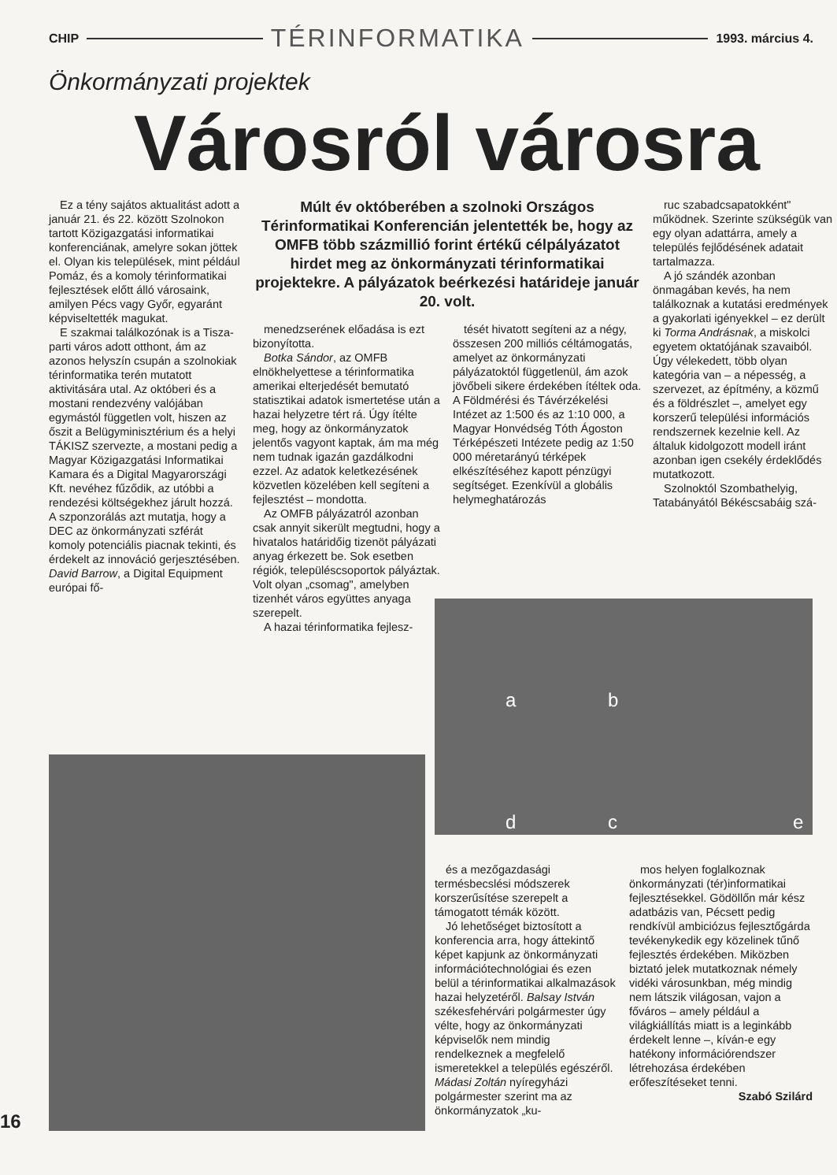CHIP TÉRINFORMATIKA 1993. március 4.
Önkormányzati projektek
Városról városra
Ez a tény sajátos aktualitást adott a január 21. és 22. között Szolnokon tartott Közigazgatási informatikai konferenciának, amelyre sokan jöttek el. Olyan kis települések, mint például Pomáz, és a komoly térinformatikai fejlesztések előtt álló városaink, amilyen Pécs vagy Győr, egyaránt képviseltették magukat.
E szakmai találkozónak is a Tisza-parti város adott otthont, ám az azonos helyszín csupán a szolnokiak térinformatika terén mutatott aktivitására utal. Az októberi és a mostani rendezvény valójában egymástól független volt, hiszen az őszit a Belügyminisztérium és a helyi TÁKISZ szervezte, a mostani pedig a Magyar Közigazgatási Informatikai Kamara és a Digital Magyarországi Kft. nevéhez fűződik, az utóbbi a rendezési költségekhez járult hozzá. A szponzorálás azt mutatja, hogy a DEC az önkormányzati szférát komoly potenciális piacnak tekinti, és érdekelt az innováció gerjesztésében. David Barrow, a Digital Equipment európai fő-
Múlt év októberében a szolnoki Országos Térinformatikai Konferencián jelentették be, hogy az OMFB több százmillió forint értékű célpályázatot hirdet meg az önkormányzati térinformatikai projektekre. A pályázatok beérkezési határideje január 20. volt.
menedzserének előadása is ezt bizonyította.
Botka Sándor, az OMFB elnökhelyettese a térinformatika amerikai elterjedését bemutató statisztikai adatok ismertetése után a hazai helyzetre tért rá. Úgy ítélte meg, hogy az önkormányzatok jelentős vagyont kaptak, ám ma még nem tudnak igazán gazdálkodni ezzel. Az adatok keletkezésének közvetlen közelében kell segíteni a fejlesztést – mondotta.
Az OMFB pályázatról azonban csak annyit sikerült megtudni, hogy a hivatalos határidőig tizenöt pályázati anyag érkezett be. Sok esetben régiók, településcsoportok pályáztak. Volt olyan „csomag", amelyben tizenhét város együttes anyaga szerepelt.
A hazai térinformatika fejlesz-
tését hivatott segíteni az a négy, összesen 200 milliós céltámogatás, amelyet az önkormányzati pályázatoktól függetlenül, ám azok jövőbeli sikere érdekében ítéltek oda. A Földmérési és Távérzékelési Intézet az 1:500 és az 1:10 000, a Magyar Honvédség Tóth Ágoston Térképészeti Intézete pedig az 1:50 000 méretarányú térképek elkészítéséhez kapott pénzügyi segítséget. Ezenkívül a globális helymeghatározás
ruc szabadcsapatokként" működnek. Szerinte szükségük van egy olyan adattárra, amely a település fejlődésének adatait tartalmazza.
A jó szándék azonban önmagában kevés, ha nem találkoznak a kutatási eredmények a gyakorlati igényekkel – ez derült ki Torma Andrásnak, a miskolci egyetem oktatójának szavaiból. Úgy vélekedett, több olyan kategória van – a népesség, a szervezet, az építmény, a közmű és a földrészlet –, amelyet egy korszerű települési információs rendszernek kezelnie kell. Az általuk kidolgozott modell iránt azonban igen csekély érdeklődés mutatkozott.
Szolnoktól Szombathelyig, Tatabányától Békéscsabáig szá-
a b
d c e
és a mezőgazdasági termésbecslési módszerek korszerűsítése szerepelt a támogatott témák között.
Jó lehetőséget biztosított a konferencia arra, hogy áttekintő képet kapjunk az önkormányzati információtechnológiai és ezen belül a térinformatikai alkalmazások hazai helyzetéről. Balsay István székesfehérvári polgármester úgy vélte, hogy az önkormányzati képviselők nem mindig rendelkeznek a megfelelő ismeretekkel a település egészéről. Mádasi Zoltán nyíregyházi polgármester szerint ma az önkormányzatok „ku-
mos helyen foglalkoznak önkormányzati (tér)informatikai fejlesztésekkel. Gödöllőn már kész adatbázis van, Pécsett pedig rendkívül ambiciózus fejlesztőgárda tevékenykedik egy közelinek tűnő fejlesztés érdekében. Miközben biztató jelek mutatkoznak némely vidéki városunkban, még mindig nem látszik világosan, vajon a főváros – amely például a világkiállítás miatt is a leginkább érdekelt lenne –, kíván-e egy hatékony információrendszer létrehozása érdekében erőfeszítéseket tenni.
Szabó Szilárd
16